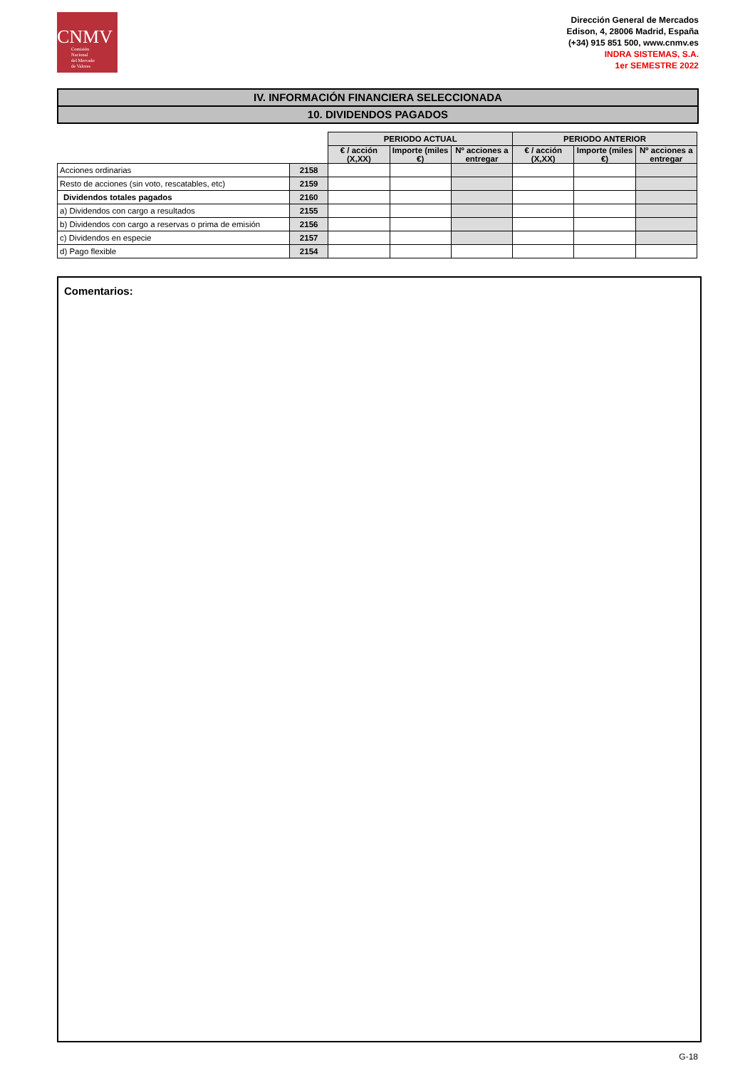CNMV
Comisión
Nacional
del Mercado
de Valores
Dirección General de Mercados
Edison, 4, 28006 Madrid, España
(+34) 915 851 500, www.cnmv.es
INDRA SISTEMAS, S.A.
1er SEMESTRE 2022
IV. INFORMACIÓN FINANCIERA SELECCIONADA
10. DIVIDENDOS PAGADOS
| | | PERIODO ACTUAL | | | PERIODO ANTERIOR | | |
| --- | --- | --- | --- | --- | --- | --- | --- |
| | | € / acción (X,XX) | Importe (miles €) | Nº acciones a entregar | € / acción (X,XX) | Importe (miles €) | Nº acciones a entregar |
| Acciones ordinarias | 2158 | | | | | | |
| Resto de acciones (sin voto, rescatables, etc) | 2159 | | | | | | |
| Dividendos totales pagados | 2160 | | | | | | |
| a) Dividendos con cargo a resultados | 2155 | | | | | | |
| b) Dividendos con cargo a reservas o prima de emisión | 2156 | | | | | | |
| c) Dividendos en especie | 2157 | | | | | | |
| d) Pago flexible | 2154 | | | | | | |
Comentarios:
G-18